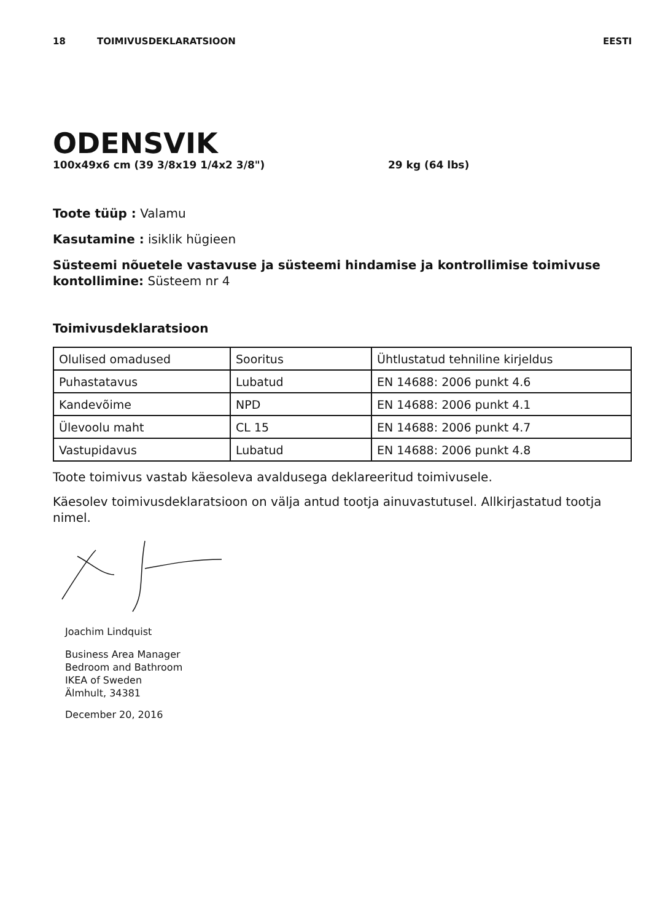18 TOIMIVUSDEKLARATSIOON EESTI
ODENSVIK
100x49x6 cm (39 3/8x19 1/4x2 3/8") 29 kg (64 lbs)
Toote tüüp : Valamu
Kasutamine : isiklik hügieen
Süsteemi nõuetele vastavuse ja süsteemi hindamise ja kontrollimise toimivuse kontollimine: Süsteem nr 4
Toimivusdeklaratsioon
| Olulised omadused | Sooritus | Ühtlustatud tehniline kirjeldus |
| Puhastatavus | Lubatud | EN 14688: 2006 punkt 4.6 |
| Kandevõime | NPD | EN 14688: 2006 punkt 4.1 |
| Ülevoolu maht | CL 15 | EN 14688: 2006 punkt 4.7 |
| Vastupidavus | Lubatud | EN 14688: 2006 punkt 4.8 |
Toote toimivus vastab käesoleva avaldusega deklareeritud toimivusele.
Käesolev toimivusdeklaratsioon on välja antud tootja ainuvastutusel. Allkirjastatud tootja nimel.
Joachim Lindquist
Business Area Manager
Bedroom and Bathroom
IKEA of Sweden
Älmhult, 34381
December 20, 2016